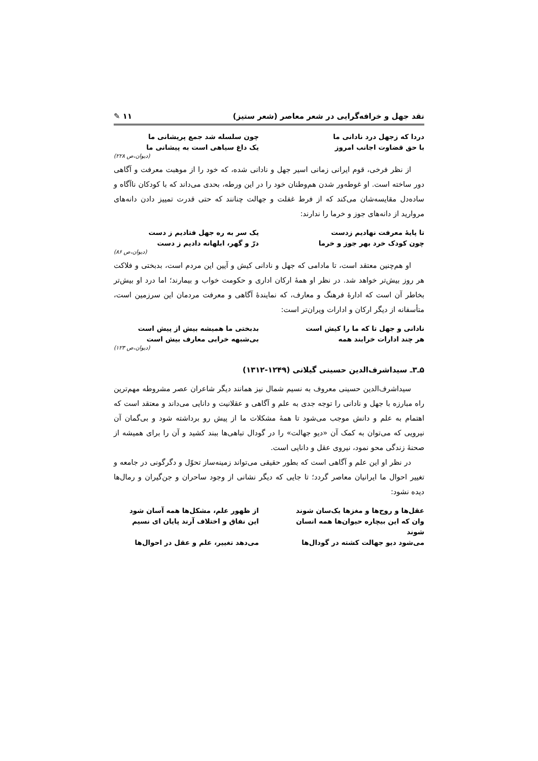نقد جهل و خرافه‌گرایی در شعر معاصر (شعر ستیز) ۱۱ ✎
دردا که زجهل درد نادانی ما
چون سلسله شد جمع پریشانی ما
با حق قضاوت اجانب امروز
یک داغ سیاهی است به پیشانی ما
(دیوان،ص ۲۲۸)
از نظر فرخی، قوم ایرانی زمانی اسیر جهل و نادانی شده، که خود را از موهبت معرفت و آگاهی دور ساخته است. او غوطه‌ور شدن هم‌وطنان خود را در این ورطه، بحدی می‌داند که با کودکان ناآگاه و ساده‌دل مقایسه‌شان می‌کند که از فرط غفلت و جهالت چنانند که حتی قدرت تمییز دادن دانه‌های مروارید از دانه‌های جوز و خرما را ندارند:
تا پایهٔ معرفت نهادیم زدست
یک سر به ره جهل فتادیم ز دست
چون کودک خرد بهر جوز و خرما
درّ و گهر، ابلهانه دادیم ز دست
(دیوان،ص ۸۶)
او هم‌چنین معتقد است، تا مادامی که جهل و نادانی کیش و آیین این مردم است، بدبختی و فلاکت هر روز بیش‌تر خواهد شد. در نظر او همهٔ ارکان اداری و حکومت خواب و بیمارند؛ اما درد او بیش‌تر بخاطر آن است که ادارهٔ فرهنگ و معارف، که نمایندهٔ آگاهی و معرفت مردمان این سرزمین است، متأسفانه از دیگر ارکان و ادارات ویران‌تر است:
نادانی و جهل تا که ما را کیش است
بدبختی ما همیشه بیش از پیش است
هر چند ادارات خرابند همه
بی‌شبهه خرابی معارف بیش است
(دیوان،ص ۱۲۳)
۵ـ۳ـ سیداشرف‌الدین حسینی گیلانی (۱۲۴۹-۱۳۱۲)
سیداشرف‌الدین حسینی معروف به نسیم شمال نیز همانند دیگر شاعران عصر مشروطه مهم‌ترین راه مبارزه با جهل و نادانی را توجه جدی به علم و آگاهی و عقلانیت و دانایی می‌داند و معتقد است که اهتمام به علم و دانش موجب می‌شود تا همهٔ مشکلات ما از پیش رو برداشته شود و بی‌گمان آن نیرویی که می‌توان به کمک آن «دیو جهالت» را در گودال تباهی‌ها ببند کشید و آن را برای همیشه از صحنهٔ زندگی محو نمود، نیروی عقل و دانایی است.
در نظر او این علم و آگاهی است که بطور حقیقی می‌تواند زمینه‌ساز تحوّل و دگرگونی در جامعه و تغییر احوال ما ایرانیان معاصر گردد؛ تا جایی که دیگر نشانی از وجود ساحران و جن‌گیران و رمال‌ها دیده نشود:
عقل‌ها و روح‌ها و مغزها یک‌سان شوند
از ظهور علم، مشکل‌ها همه آسان شود
وان که این بیچاره حیوان‌ها همه انسان شوند
این نفاق و اختلاف آرند پایان ای نسیم
می‌شود دیو جهالت کشته در گودال‌ها
می‌دهد تغییر، علم و عقل در احوال‌ها